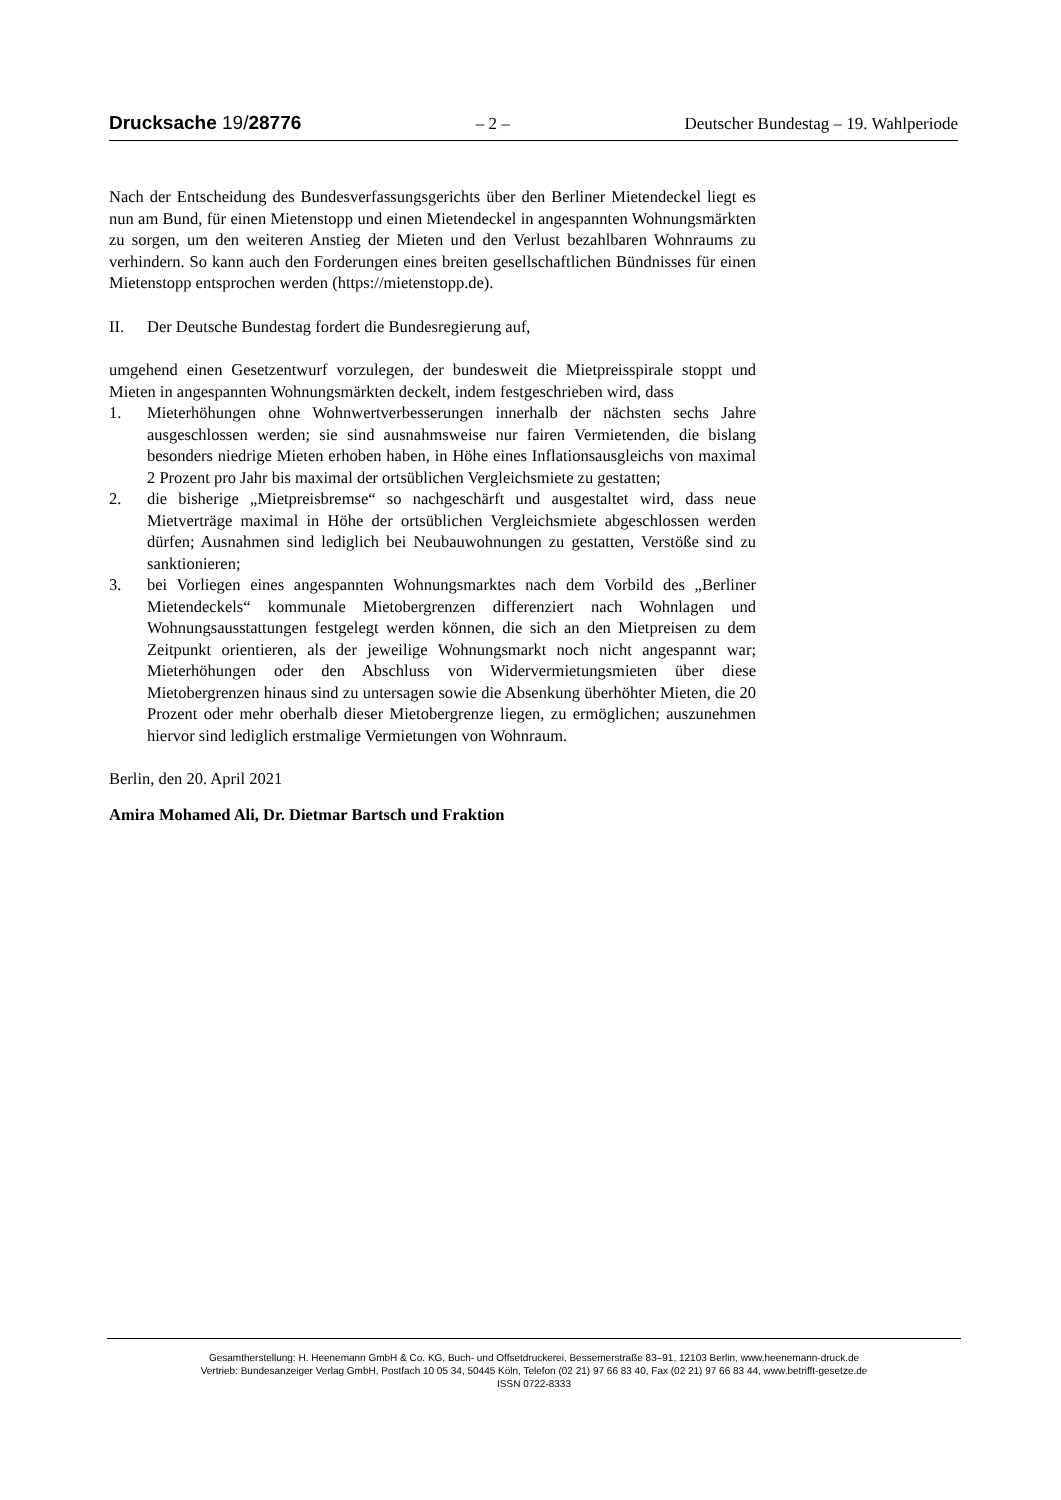Drucksache 19/28776 – 2 – Deutscher Bundestag – 19. Wahlperiode
Nach der Entscheidung des Bundesverfassungsgerichts über den Berliner Mietendeckel liegt es nun am Bund, für einen Mietenstopp und einen Mietendeckel in angespannten Wohnungsmärkten zu sorgen, um den weiteren Anstieg der Mieten und den Verlust bezahlbaren Wohnraums zu verhindern. So kann auch den Forderungen eines breiten gesellschaftlichen Bündnisses für einen Mietenstopp entsprochen werden (https://mietenstopp.de).
II. Der Deutsche Bundestag fordert die Bundesregierung auf,
umgehend einen Gesetzentwurf vorzulegen, der bundesweit die Mietpreisspirale stoppt und Mieten in angespannten Wohnungsmärkten deckelt, indem festgeschrieben wird, dass
1. Mieterhöhungen ohne Wohnwertverbesserungen innerhalb der nächsten sechs Jahre ausgeschlossen werden; sie sind ausnahmsweise nur fairen Vermietenden, die bislang besonders niedrige Mieten erhoben haben, in Höhe eines Inflationsausgleichs von maximal 2 Prozent pro Jahr bis maximal der ortsüblichen Vergleichsmiete zu gestatten;
2. die bisherige „Mietpreisbremse“ so nachgeschärft und ausgestaltet wird, dass neue Mietverträge maximal in Höhe der ortsüblichen Vergleichsmiete abgeschlossen werden dürfen; Ausnahmen sind lediglich bei Neubauwohnungen zu gestatten, Verstöße sind zu sanktionieren;
3. bei Vorliegen eines angespannten Wohnungsmarktes nach dem Vorbild des „Berliner Mietendeckels“ kommunale Mietobergrenzen differenziert nach Wohnlagen und Wohnungsausstattungen festgelegt werden können, die sich an den Mietpreisen zu dem Zeitpunkt orientieren, als der jeweilige Wohnungsmarkt noch nicht angespannt war; Mieterhöhungen oder den Abschluss von Widervermietungsmieten über diese Mietobergrenzen hinaus sind zu untersagen sowie die Absenkung überhöhter Mieten, die 20 Prozent oder mehr oberhalb dieser Mietobergrenze liegen, zu ermöglichen; auszunehmen hiervor sind lediglich erstmalige Vermietungen von Wohnraum.
Berlin, den 20. April 2021
Amira Mohamed Ali, Dr. Dietmar Bartsch und Fraktion
Gesamtherstellung: H. Heenemann GmbH & Co. KG, Buch- und Offsetdruckerei, Bessemerstraße 83–91, 12103 Berlin, www.heenemann-druck.de
Vertrieb: Bundesanzeiger Verlag GmbH, Postfach 10 05 34, 50445 Köln, Telefon (02 21) 97 66 83 40, Fax (02 21) 97 66 83 44, www.betrifft-gesetze.de
ISSN 0722-8333